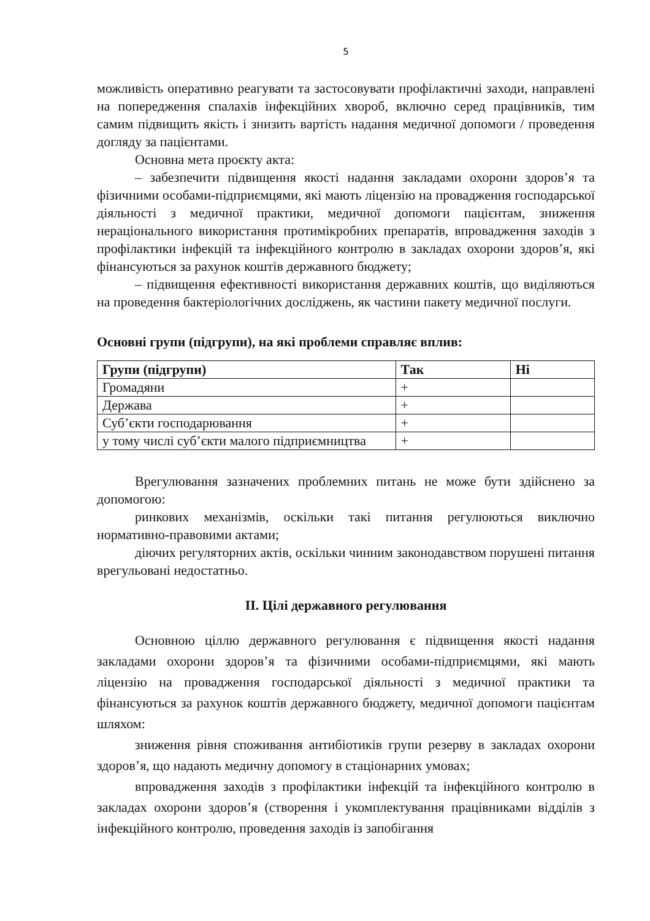5
можливість оперативно реагувати та застосовувати профілактичні заходи, направлені на попередження спалахів інфекційних хвороб, включно серед працівників, тим самим підвищить якість і знизить вартість надання медичної допомоги / проведення догляду за пацієнтами.
Основна мета проєкту акта:
– забезпечити підвищення якості надання закладами охорони здоров’я та фізичними особами-підприємцями, які мають ліцензію на провадження господарської діяльності з медичної практики, медичної допомоги пацієнтам, зниження нераціонального використання протимікробних препаратів, впровадження заходів з профілактики інфекцій та інфекційного контролю в закладах охорони здоров’я, які фінансуються за рахунок коштів державного бюджету;
– підвищення ефективності використання державних коштів, що виділяються на проведення бактеріологічних досліджень, як частини пакету медичної послуги.
Основні групи (підгрупи), на які проблеми справляє вплив:
| Групи (підгрупи) | Так | Ні |
| --- | --- | --- |
| Громадяни | + | |
| Держава | + | |
| Суб’єкти господарювання | + | |
| у тому числі суб’єкти малого підприємництва | + | |
Врегулювання зазначених проблемних питань не може бути здійснено за допомогою:
ринкових механізмів, оскільки такі питання регулюються виключно нормативно-правовими актами;
діючих регуляторних актів, оскільки чинним законодавством порушені питання врегульовані недостатньо.
II. Цілі державного регулювання
Основною ціллю державного регулювання є підвищення якості надання закладами охорони здоров’я та фізичними особами-підприємцями, які мають ліцензію на провадження господарської діяльності з медичної практики та фінансуються за рахунок коштів державного бюджету, медичної допомоги пацієнтам шляхом:
зниження рівня споживання антибіотиків групи резерву в закладах охорони здоров’я, що надають медичну допомогу в стаціонарних умовах;
впровадження заходів з профілактики інфекцій та інфекційного контролю в закладах охорони здоров’я (створення і укомплектування працівниками відділів з інфекційного контролю, проведення заходів із запобігання